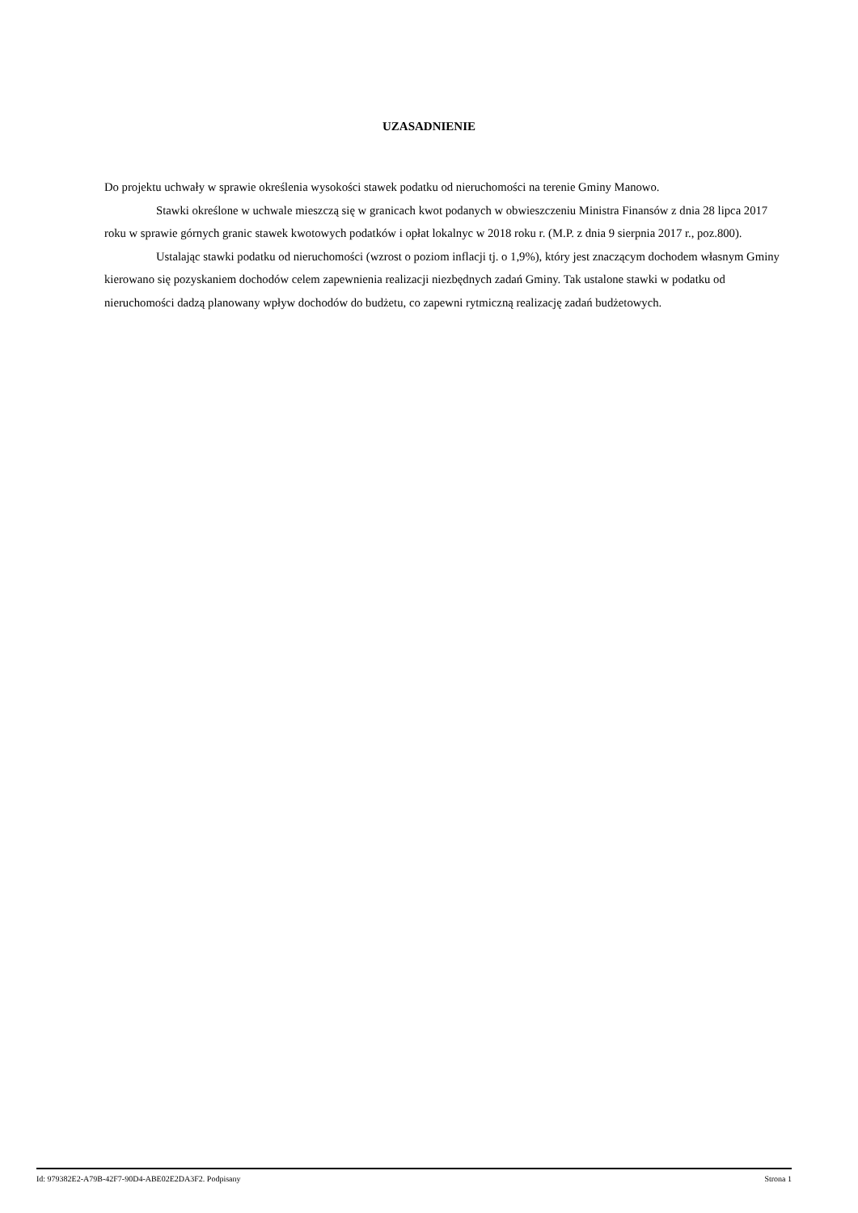UZASADNIENIE
Do projektu uchwały w sprawie określenia wysokości stawek podatku od nieruchomości na terenie Gminy Manowo.
Stawki określone w uchwale mieszczą się w granicach kwot podanych w obwieszczeniu Ministra Finansów z dnia 28 lipca 2017 roku w sprawie górnych granic stawek kwotowych podatków i opłat lokalnyc w 2018 roku r. (M.P. z dnia 9 sierpnia 2017 r., poz.800).
Ustalając stawki podatku od nieruchomości (wzrost o poziom inflacji tj. o 1,9%), który jest znaczącym dochodem własnym Gminy kierowano się pozyskaniem dochodów celem zapewnienia realizacji niezbędnych zadań Gminy. Tak ustalone stawki w podatku od nieruchomości dadzą planowany wpływ dochodów do budżetu, co zapewni rytmiczną realizację zadań budżetowych.
Id: 979382E2-A79B-42F7-90D4-ABE02E2DA3F2. Podpisany Strona 1